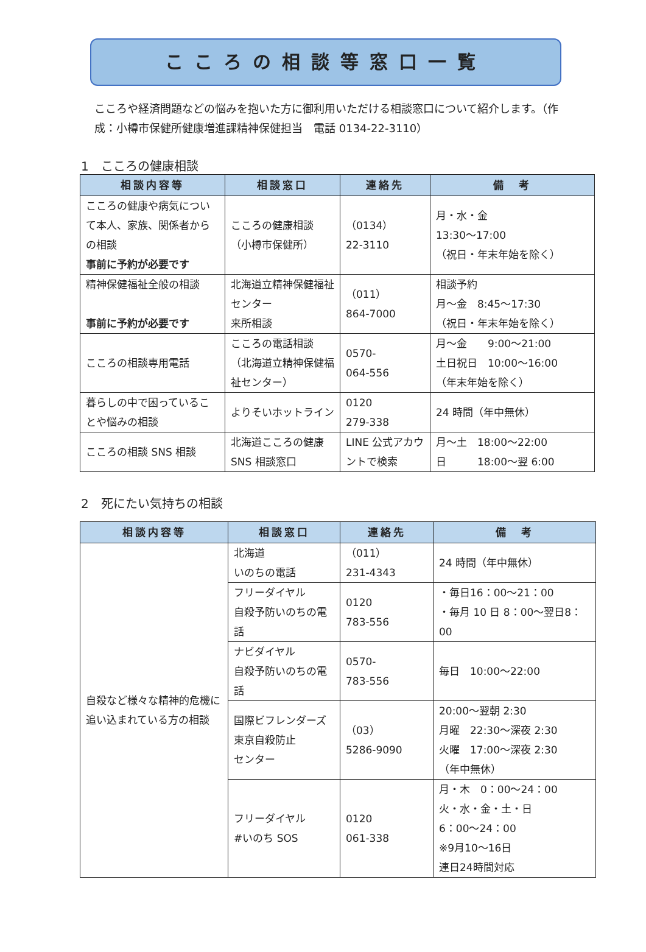こころの相談等窓口一覧
こころや経済問題などの悩みを抱いた方に御利用いただける相談窓口について紹介します。（作成：小樽市保健所健康増進課精神保健担当　電話 0134-22-3110）
1　こころの健康相談
| 相談内容等 | 相談窓口 | 連絡先 | 備 考 |
| --- | --- | --- | --- |
| こころの健康や病気について本人、家族、関係者からの相談 事前に予約が必要です | こころの健康相談 （小樽市保健所） | （0134） 22-3110 | 月・水・金 13:30～17:00 （祝日・年末年始を除く） |
| 精神保健福祉全般の相談 事前に予約が必要です | 北海道立精神保健福祉センター 来所相談 | （011） 864-7000 | 相談予約 月～金 8:45～17:30 （祝日・年末年始を除く） |
| こころの相談専用電話 | こころの電話相談 （北海道立精神保健福祉センター） | 0570- 064-556 | 月～金 9:00～21:00 土日祝日 10:00～16:00 （年末年始を除く） |
| 暮らしの中で困っていることや悩みの相談 | よりそいホットライン | 0120 279-338 | 24 時間（年中無休） |
| こころの相談 SNS 相談 | 北海道こころの健康 SNS 相談窓口 | LINE 公式アカウントで検索 | 月～土 18:00～22:00 日 18:00～翌 6:00 |
2　死にたい気持ちの相談
| 相談内容等 | 相談窓口 | 連絡先 | 備 考 |
| --- | --- | --- | --- |
| 自殺など様々な精神的危機に追い込まれている方の相談 | 北海道 いのちの電話 | （011） 231-4343 | 24 時間（年中無休） |
| | フリーダイヤル 自殺予防いのちの電話 | 0120 783-556 | ・毎日16：00～21：00 ・毎月 10 日 8：00～翌日8：00 |
| | ナビダイヤル 自殺予防いのちの電話 | 0570- 783-556 | 毎日 10:00～22:00 |
| | 国際ビフレンダーズ 東京自殺防止 センター | （03） 5286-9090 | 20:00～翌朝 2:30 月曜 22:30～深夜 2:30 火曜 17:00～深夜 2:30 （年中無休） |
| | フリーダイヤル #いのち SOS | 0120 061-338 | 月・木 0：00～24：00 火・水・金・土・日 6：00～24：00 ※9月10～16日 連日24時間対応 |